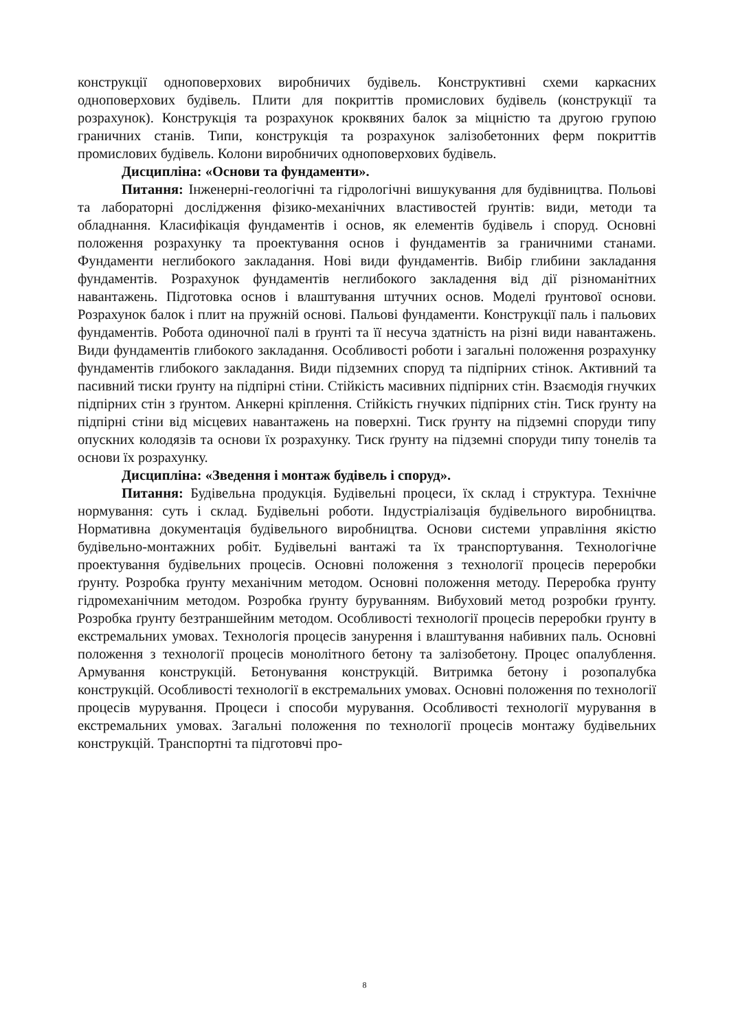конструкції одноповерхових виробничих будівель. Конструктивні схеми каркасних одноповерхових будівель. Плити для покриттів промислових будівель (конструкції та розрахунок). Конструкція та розрахунок кроквяних балок за міцністю та другою групою граничних станів. Типи, конструкція та розрахунок залізобетонних ферм покриттів промислових будівель. Колони виробничих одноповерхових будівель.
Дисципліна: «Основи та фундаменти».
Питання: Інженерні-геологічні та гідрологічні вишукування для будівництва. Польові та лабораторні дослідження фізико-механічних властивостей ґрунтів: види, методи та обладнання. Класифікація фундаментів і основ, як елементів будівель і споруд. Основні положення розрахунку та проектування основ і фундаментів за граничними станами. Фундаменти неглибокого закладання. Нові види фундаментів. Вибір глибини закладання фундаментів. Розрахунок фундаментів неглибокого закладення від дії різноманітних навантажень. Підготовка основ і влаштування штучних основ. Моделі ґрунтової основи. Розрахунок балок і плит на пружній основі. Пальові фундаменти. Конструкції паль і пальових фундаментів. Робота одиночної палі в ґрунті та її несуча здатність на різні види навантажень. Види фундаментів глибокого закладання. Особливості роботи і загальні положення розрахунку фундаментів глибокого закладання. Види підземних споруд та підпірних стінок. Активний та пасивний тиски ґрунту на підпірні стіни. Стійкість масивних підпірних стін. Взаємодія гнучких підпірних стін з ґрунтом. Анкерні кріплення. Стійкість гнучких підпірних стін. Тиск ґрунту на підпірні стіни від місцевих навантажень на поверхні. Тиск ґрунту на підземні споруди типу опускних колодязів та основи їх розрахунку. Тиск ґрунту на підземні споруди типу тонелів та основи їх розрахунку.
Дисципліна: «Зведення і монтаж будівель і споруд».
Питання: Будівельна продукція. Будівельні процеси, їх склад і структура. Технічне нормування: суть і склад. Будівельні роботи. Індустріалізація будівельного виробництва. Нормативна документація будівельного виробництва. Основи системи управління якістю будівельно-монтажних робіт. Будівельні вантажі та їх транспортування. Технологічне проектування будівельних процесів. Основні положення з технології процесів переробки ґрунту. Розробка ґрунту механічним методом. Основні положення методу. Переробка ґрунту гідромеханічним методом. Розробка ґрунту буруванням. Вибуховий метод розробки ґрунту. Розробка ґрунту безтраншейним методом. Особливості технології процесів переробки ґрунту в екстремальних умовах. Технологія процесів занурення і влаштування набивних паль. Основні положення з технології процесів монолітного бетону та залізобетону. Процес опалублення. Армування конструкцій. Бетонування конструкцій. Витримка бетону і розопалубка конструкцій. Особливості технології в екстремальних умовах. Основні положення по технології процесів мурування. Процеси і способи мурування. Особливості технології мурування в екстремальних умовах. Загальні положення по технології процесів монтажу будівельних конструкцій. Транспортні та підготовчі про-
8